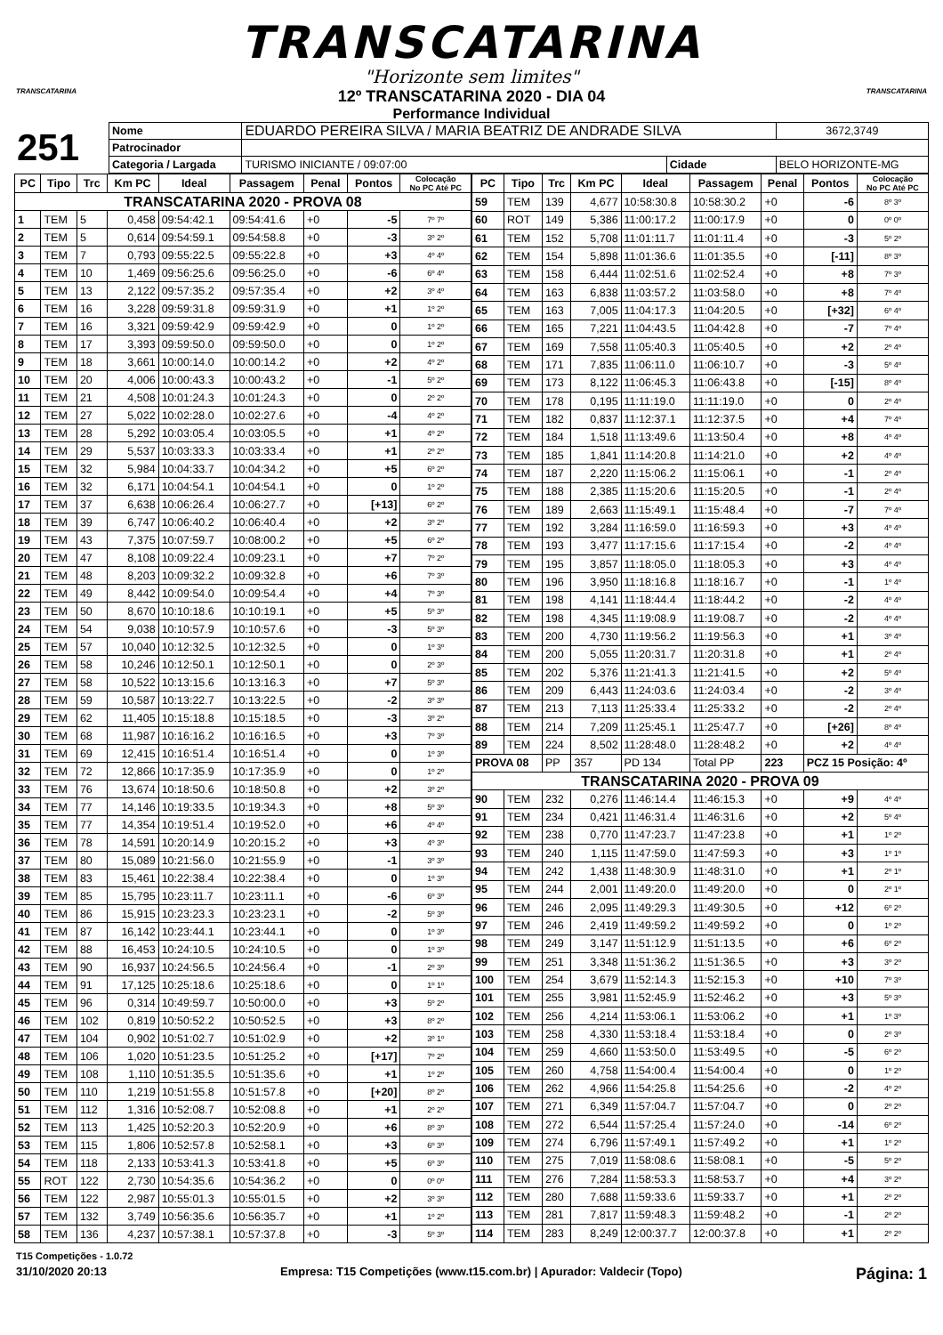TRANSCATARINA
"Horizonte sem limites"
TRANSCATARINA
12º TRANSCATARINA 2020 - DIA 04
Performance Individual
TRANSCATARINA
| 251 | Nome | EDUARDO PEREIRA SILVA / MARIA BEATRIZ DE ANDRADE SILVA | | | 3672,3749 |
| | Patrocinador | | | | |
| | Categoria / Largada | | TURISMO INICIANTE / 09:07:00 | Cidade | BELO HORIZONTE-MG |
| PC | Tipo | Trc | Km PC | Ideal | Passagem | Penal | Pontos | Colocação No PC Até PC |
| --- | --- | --- | --- | --- | --- | --- | --- | --- |
| TRANSCATARINA 2020 - PROVA 08 | | | | | | | | |
| 1 | TEM | 5 | 0,458 | 09:54:42.1 | 09:54:41.6 | +0 | -5 | 7º 7º |
| 2 | TEM | 5 | 0,614 | 09:54:59.1 | 09:54:58.8 | +0 | -3 | 3º 2º |
| 3 | TEM | 7 | 0,793 | 09:55:22.5 | 09:55:22.8 | +0 | +3 | 4º 4º |
| 4 | TEM | 10 | 1,469 | 09:56:25.6 | 09:56:25.0 | +0 | -6 | 6º 4º |
| 5 | TEM | 13 | 2,122 | 09:57:35.2 | 09:57:35.4 | +0 | +2 | 3º 4º |
| 6 | TEM | 16 | 3,228 | 09:59:31.8 | 09:59:31.9 | +0 | +1 | 1º 2º |
| 7 | TEM | 16 | 3,321 | 09:59:42.9 | 09:59:42.9 | +0 | 0 | 1º 2º |
| 8 | TEM | 17 | 3,393 | 09:59:50.0 | 09:59:50.0 | +0 | 0 | 1º 2º |
| 9 | TEM | 18 | 3,661 | 10:00:14.0 | 10:00:14.2 | +0 | +2 | 4º 2º |
| 10 | TEM | 20 | 4,006 | 10:00:43.3 | 10:00:43.2 | +0 | -1 | 5º 2º |
| 11 | TEM | 21 | 4,508 | 10:01:24.3 | 10:01:24.3 | +0 | 0 | 2º 2º |
| 12 | TEM | 27 | 5,022 | 10:02:28.0 | 10:02:27.6 | +0 | -4 | 4º 2º |
| 13 | TEM | 28 | 5,292 | 10:03:05.4 | 10:03:05.5 | +0 | +1 | 4º 2º |
| 14 | TEM | 29 | 5,537 | 10:03:33.3 | 10:03:33.4 | +0 | +1 | 2º 2º |
| 15 | TEM | 32 | 5,984 | 10:04:33.7 | 10:04:34.2 | +0 | +5 | 6º 2º |
| 16 | TEM | 32 | 6,171 | 10:04:54.1 | 10:04:54.1 | +0 | 0 | 1º 2º |
| 17 | TEM | 37 | 6,638 | 10:06:26.4 | 10:06:27.7 | +0 | [+13] | 6º 2º |
| 18 | TEM | 39 | 6,747 | 10:06:40.2 | 10:06:40.4 | +0 | +2 | 3º 2º |
| 19 | TEM | 43 | 7,375 | 10:07:59.7 | 10:08:00.2 | +0 | +5 | 6º 2º |
| 20 | TEM | 47 | 8,108 | 10:09:22.4 | 10:09:23.1 | +0 | +7 | 7º 2º |
| 21 | TEM | 48 | 8,203 | 10:09:32.2 | 10:09:32.8 | +0 | +6 | 7º 3º |
| 22 | TEM | 49 | 8,442 | 10:09:54.0 | 10:09:54.4 | +0 | +4 | 7º 3º |
| 23 | TEM | 50 | 8,670 | 10:10:18.6 | 10:10:19.1 | +0 | +5 | 5º 3º |
| 24 | TEM | 54 | 9,038 | 10:10:57.9 | 10:10:57.6 | +0 | -3 | 5º 3º |
| 25 | TEM | 57 | 10,040 | 10:12:32.5 | 10:12:32.5 | +0 | 0 | 1º 3º |
| 26 | TEM | 58 | 10,246 | 10:12:50.1 | 10:12:50.1 | +0 | 0 | 2º 3º |
| 27 | TEM | 58 | 10,522 | 10:13:15.6 | 10:13:16.3 | +0 | +7 | 5º 3º |
| 28 | TEM | 59 | 10,587 | 10:13:22.7 | 10:13:22.5 | +0 | -2 | 3º 3º |
| 29 | TEM | 62 | 11,405 | 10:15:18.8 | 10:15:18.5 | +0 | -3 | 3º 2º |
| 30 | TEM | 68 | 11,987 | 10:16:16.2 | 10:16:16.5 | +0 | +3 | 7º 3º |
| 31 | TEM | 69 | 12,415 | 10:16:51.4 | 10:16:51.4 | +0 | 0 | 1º 3º |
| 32 | TEM | 72 | 12,866 | 10:17:35.9 | 10:17:35.9 | +0 | 0 | 1º 2º |
| 33 | TEM | 76 | 13,674 | 10:18:50.6 | 10:18:50.8 | +0 | +2 | 3º 2º |
| 34 | TEM | 77 | 14,146 | 10:19:33.5 | 10:19:34.3 | +0 | +8 | 5º 3º |
| 35 | TEM | 77 | 14,354 | 10:19:51.4 | 10:19:52.0 | +0 | +6 | 4º 4º |
| 36 | TEM | 78 | 14,591 | 10:20:14.9 | 10:20:15.2 | +0 | +3 | 4º 3º |
| 37 | TEM | 80 | 15,089 | 10:21:56.0 | 10:21:55.9 | +0 | -1 | 3º 3º |
| 38 | TEM | 83 | 15,461 | 10:22:38.4 | 10:22:38.4 | +0 | 0 | 1º 3º |
| 39 | TEM | 85 | 15,795 | 10:23:11.7 | 10:23:11.1 | +0 | -6 | 6º 3º |
| 40 | TEM | 86 | 15,915 | 10:23:23.3 | 10:23:23.1 | +0 | -2 | 5º 3º |
| 41 | TEM | 87 | 16,142 | 10:23:44.1 | 10:23:44.1 | +0 | 0 | 1º 3º |
| 42 | TEM | 88 | 16,453 | 10:24:10.5 | 10:24:10.5 | +0 | 0 | 1º 3º |
| 43 | TEM | 90 | 16,937 | 10:24:56.5 | 10:24:56.4 | +0 | -1 | 2º 3º |
| 44 | TEM | 91 | 17,125 | 10:25:18.6 | 10:25:18.6 | +0 | 0 | 1º 1º |
| 45 | TEM | 96 | 0,314 | 10:49:59.7 | 10:50:00.0 | +0 | +3 | 5º 2º |
| 46 | TEM | 102 | 0,819 | 10:50:52.2 | 10:50:52.5 | +0 | +3 | 8º 2º |
| 47 | TEM | 104 | 0,902 | 10:51:02.7 | 10:51:02.9 | +0 | +2 | 3º 1º |
| 48 | TEM | 106 | 1,020 | 10:51:23.5 | 10:51:25.2 | +0 | [+17] | 7º 2º |
| 49 | TEM | 108 | 1,110 | 10:51:35.5 | 10:51:35.6 | +0 | +1 | 1º 2º |
| 50 | TEM | 110 | 1,219 | 10:51:55.8 | 10:51:57.8 | +0 | [+20] | 8º 2º |
| 51 | TEM | 112 | 1,316 | 10:52:08.7 | 10:52:08.8 | +0 | +1 | 2º 2º |
| 52 | TEM | 113 | 1,425 | 10:52:20.3 | 10:52:20.9 | +0 | +6 | 8º 3º |
| 53 | TEM | 115 | 1,806 | 10:52:57.8 | 10:52:58.1 | +0 | +3 | 6º 3º |
| 54 | TEM | 118 | 2,133 | 10:53:41.3 | 10:53:41.8 | +0 | +5 | 6º 3º |
| 55 | ROT | 122 | 2,730 | 10:54:35.6 | 10:54:36.2 | +0 | 0 | 0º 0º |
| 56 | TEM | 122 | 2,987 | 10:55:01.3 | 10:55:01.5 | +0 | +2 | 3º 3º |
| 57 | TEM | 132 | 3,749 | 10:56:35.6 | 10:56:35.7 | +0 | +1 | 1º 2º |
| 58 | TEM | 136 | 4,237 | 10:57:38.1 | 10:57:37.8 | +0 | -3 | 5º 3º |
| PC | Tipo | Trc | Km PC | Ideal | Passagem | Penal | Pontos | Colocação No PC Até PC |
| --- | --- | --- | --- | --- | --- | --- | --- | --- |
| 59 | TEM | 139 | 4,677 | 10:58:30.8 | 10:58:30.2 | +0 | -6 | 8º 3º |
| 60 | ROT | 149 | 5,386 | 11:00:17.2 | 11:00:17.9 | +0 | 0 | 0º 0º |
| 61 | TEM | 152 | 5,708 | 11:01:11.7 | 11:01:11.4 | +0 | -3 | 5º 2º |
| 62 | TEM | 154 | 5,898 | 11:01:36.6 | 11:01:35.5 | +0 | [-11] | 8º 3º |
| 63 | TEM | 158 | 6,444 | 11:02:51.6 | 11:02:52.4 | +0 | +8 | 7º 3º |
| 64 | TEM | 163 | 6,838 | 11:03:57.2 | 11:03:58.0 | +0 | +8 | 7º 4º |
| 65 | TEM | 163 | 7,005 | 11:04:17.3 | 11:04:20.5 | +0 | [+32] | 6º 4º |
| 66 | TEM | 165 | 7,221 | 11:04:43.5 | 11:04:42.8 | +0 | -7 | 7º 4º |
| 67 | TEM | 169 | 7,558 | 11:05:40.3 | 11:05:40.5 | +0 | +2 | 2º 4º |
| 68 | TEM | 171 | 7,835 | 11:06:11.0 | 11:06:10.7 | +0 | -3 | 5º 4º |
| 69 | TEM | 173 | 8,122 | 11:06:45.3 | 11:06:43.8 | +0 | [-15] | 8º 4º |
| 70 | TEM | 178 | 0,195 | 11:11:19.0 | 11:11:19.0 | +0 | 0 | 2º 4º |
| 71 | TEM | 182 | 0,837 | 11:12:37.1 | 11:12:37.5 | +0 | +4 | 7º 4º |
| 72 | TEM | 184 | 1,518 | 11:13:49.6 | 11:13:50.4 | +0 | +8 | 4º 4º |
| 73 | TEM | 185 | 1,841 | 11:14:20.8 | 11:14:21.0 | +0 | +2 | 4º 4º |
| 74 | TEM | 187 | 2,220 | 11:15:06.2 | 11:15:06.1 | +0 | -1 | 2º 4º |
| 75 | TEM | 188 | 2,385 | 11:15:20.6 | 11:15:20.5 | +0 | -1 | 2º 4º |
| 76 | TEM | 189 | 2,663 | 11:15:49.1 | 11:15:48.4 | +0 | -7 | 7º 4º |
| 77 | TEM | 192 | 3,284 | 11:16:59.0 | 11:16:59.3 | +0 | +3 | 4º 4º |
| 78 | TEM | 193 | 3,477 | 11:17:15.6 | 11:17:15.4 | +0 | -2 | 4º 4º |
| 79 | TEM | 195 | 3,857 | 11:18:05.0 | 11:18:05.3 | +0 | +3 | 4º 4º |
| 80 | TEM | 196 | 3,950 | 11:18:16.8 | 11:18:16.7 | +0 | -1 | 1º 4º |
| 81 | TEM | 198 | 4,141 | 11:18:44.4 | 11:18:44.2 | +0 | -2 | 4º 4º |
| 82 | TEM | 198 | 4,345 | 11:19:08.9 | 11:19:08.7 | +0 | -2 | 4º 4º |
| 83 | TEM | 200 | 4,730 | 11:19:56.2 | 11:19:56.3 | +0 | +1 | 3º 4º |
| 84 | TEM | 200 | 5,055 | 11:20:31.7 | 11:20:31.8 | +0 | +1 | 2º 4º |
| 85 | TEM | 202 | 5,376 | 11:21:41.3 | 11:21:41.5 | +0 | +2 | 5º 4º |
| 86 | TEM | 209 | 6,443 | 11:24:03.6 | 11:24:03.4 | +0 | -2 | 3º 4º |
| 87 | TEM | 213 | 7,113 | 11:25:33.4 | 11:25:33.2 | +0 | -2 | 2º 4º |
| 88 | TEM | 214 | 7,209 | 11:25:45.1 | 11:25:47.7 | +0 | [+26] | 8º 4º |
| 89 | TEM | 224 | 8,502 | 11:28:48.0 | 11:28:48.2 | +0 | +2 | 4º 4º |
| PROVA 08 | | PP | 357 | PD 134 | Total PP | 223 | PCZ 15 Posição: 4º | |
| TRANSCATARINA 2020 - PROVA 09 | | | | | | | | |
| 90 | TEM | 232 | 0,276 | 11:46:14.4 | 11:46:15.3 | +0 | +9 | 4º 4º |
| 91 | TEM | 234 | 0,421 | 11:46:31.4 | 11:46:31.6 | +0 | +2 | 5º 4º |
| 92 | TEM | 238 | 0,770 | 11:47:23.7 | 11:47:23.8 | +0 | +1 | 1º 2º |
| 93 | TEM | 240 | 1,115 | 11:47:59.0 | 11:47:59.3 | +0 | +3 | 1º 1º |
| 94 | TEM | 242 | 1,438 | 11:48:30.9 | 11:48:31.0 | +0 | +1 | 2º 1º |
| 95 | TEM | 244 | 2,001 | 11:49:20.0 | 11:49:20.0 | +0 | 0 | 2º 1º |
| 96 | TEM | 246 | 2,095 | 11:49:29.3 | 11:49:30.5 | +0 | +12 | 6º 2º |
| 97 | TEM | 246 | 2,419 | 11:49:59.2 | 11:49:59.2 | +0 | 0 | 1º 2º |
| 98 | TEM | 249 | 3,147 | 11:51:12.9 | 11:51:13.5 | +0 | +6 | 6º 2º |
| 99 | TEM | 251 | 3,348 | 11:51:36.2 | 11:51:36.5 | +0 | +3 | 3º 2º |
| 100 | TEM | 254 | 3,679 | 11:52:14.3 | 11:52:15.3 | +0 | +10 | 7º 3º |
| 101 | TEM | 255 | 3,981 | 11:52:45.9 | 11:52:46.2 | +0 | +3 | 5º 3º |
| 102 | TEM | 256 | 4,214 | 11:53:06.1 | 11:53:06.2 | +0 | +1 | 1º 3º |
| 103 | TEM | 258 | 4,330 | 11:53:18.4 | 11:53:18.4 | +0 | 0 | 2º 3º |
| 104 | TEM | 259 | 4,660 | 11:53:50.0 | 11:53:49.5 | +0 | -5 | 6º 2º |
| 105 | TEM | 260 | 4,758 | 11:54:00.4 | 11:54:00.4 | +0 | 0 | 1º 2º |
| 106 | TEM | 262 | 4,966 | 11:54:25.8 | 11:54:25.6 | +0 | -2 | 4º 2º |
| 107 | TEM | 271 | 6,349 | 11:57:04.7 | 11:57:04.7 | +0 | 0 | 2º 2º |
| 108 | TEM | 272 | 6,544 | 11:57:25.4 | 11:57:24.0 | +0 | -14 | 6º 2º |
| 109 | TEM | 274 | 6,796 | 11:57:49.1 | 11:57:49.2 | +0 | +1 | 1º 2º |
| 110 | TEM | 275 | 7,019 | 11:58:08.6 | 11:58:08.1 | +0 | -5 | 5º 2º |
| 111 | TEM | 276 | 7,284 | 11:58:53.3 | 11:58:53.7 | +0 | +4 | 3º 2º |
| 112 | TEM | 280 | 7,688 | 11:59:33.6 | 11:59:33.7 | +0 | +1 | 2º 2º |
| 113 | TEM | 281 | 7,817 | 11:59:48.3 | 11:59:48.2 | +0 | -1 | 2º 2º |
| 114 | TEM | 283 | 8,249 | 12:00:37.7 | 12:00:37.8 | +0 | +1 | 2º 2º |
T15 Competições - 1.0.72
31/10/2020 20:13 Empresa: T15 Competições (www.t15.com.br) | Apurador: Valdecir (Topo) Página: 1